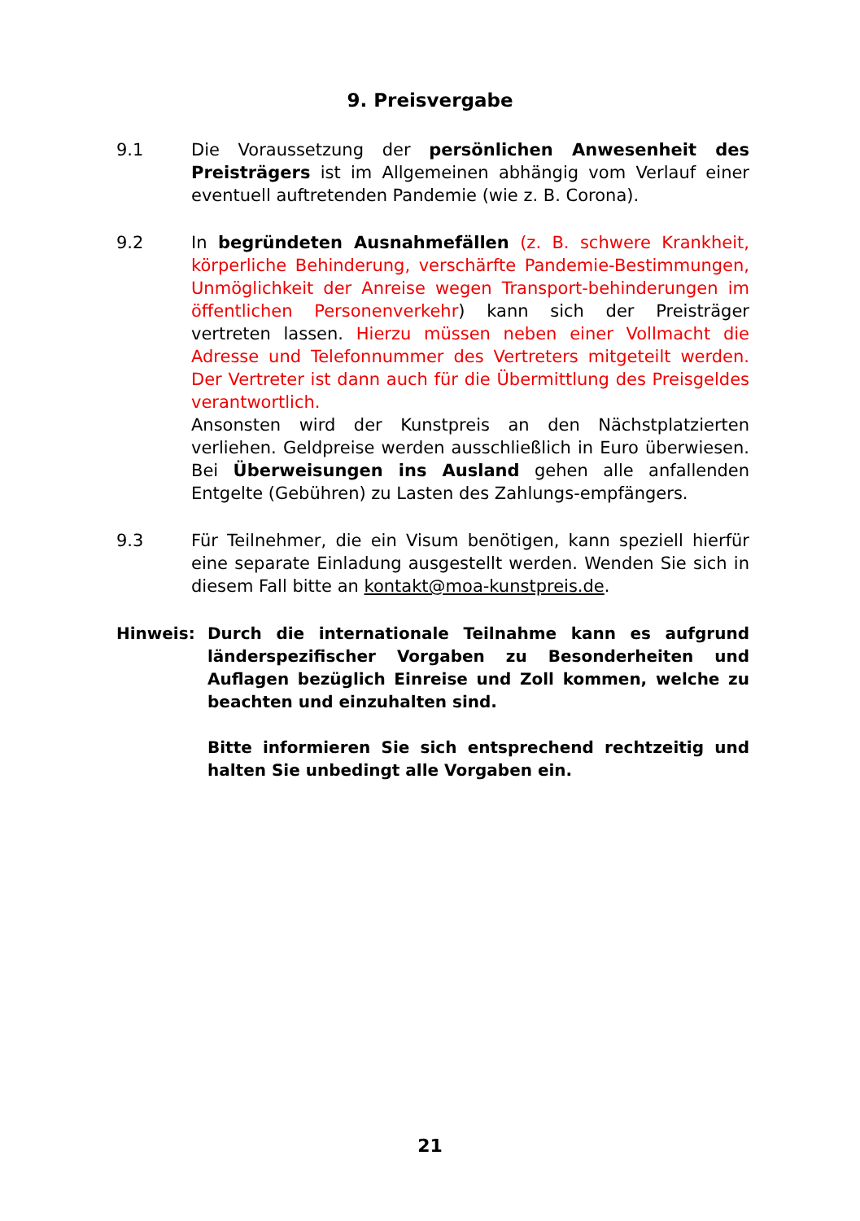9. Preisvergabe
9.1 Die Voraussetzung der persönlichen Anwesenheit des Preisträgers ist im Allgemeinen abhängig vom Verlauf einer eventuell auftretenden Pandemie (wie z. B. Corona).
9.2 In begründeten Ausnahmefällen (z. B. schwere Krankheit, körperliche Behinderung, verschärfte Pandemie-Bestimmungen, Unmöglichkeit der Anreise wegen Transport-behinderungen im öffentlichen Personenverkehr) kann sich der Preisträger vertreten lassen. Hierzu müssen neben einer Vollmacht die Adresse und Telefonnummer des Vertreters mitgeteilt werden. Der Vertreter ist dann auch für die Übermittlung des Preisgeldes verantwortlich.
Ansonsten wird der Kunstpreis an den Nächstplatzierten verliehen. Geldpreise werden ausschließlich in Euro überwiesen. Bei Überweisungen ins Ausland gehen alle anfallenden Entgelte (Gebühren) zu Lasten des Zahlungs-empfängers.
9.3 Für Teilnehmer, die ein Visum benötigen, kann speziell hierfür eine separate Einladung ausgestellt werden. Wenden Sie sich in diesem Fall bitte an kontakt@moa-kunstpreis.de.
Hinweis: Durch die internationale Teilnahme kann es aufgrund länderspezifischer Vorgaben zu Besonderheiten und Auflagen bezüglich Einreise und Zoll kommen, welche zu beachten und einzuhalten sind.
Bitte informieren Sie sich entsprechend rechtzeitig und halten Sie unbedingt alle Vorgaben ein.
21